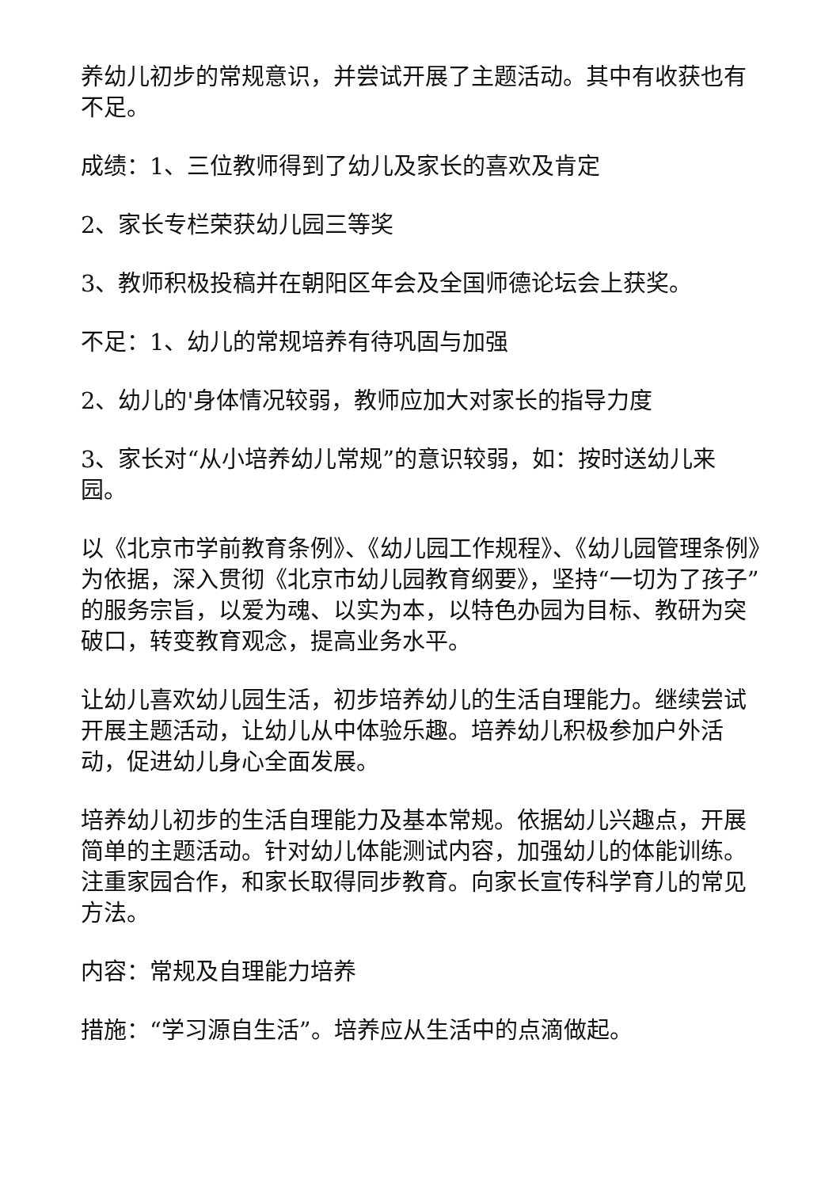养幼儿初步的常规意识，并尝试开展了主题活动。其中有收获也有不足。
成绩：1、三位教师得到了幼儿及家长的喜欢及肯定
2、家长专栏荣获幼儿园三等奖
3、教师积极投稿并在朝阳区年会及全国师德论坛会上获奖。
不足：1、幼儿的常规培养有待巩固与加强
2、幼儿的'身体情况较弱，教师应加大对家长的指导力度
3、家长对“从小培养幼儿常规”的意识较弱，如：按时送幼儿来园。
以《北京市学前教育条例》、《幼儿园工作规程》、《幼儿园管理条例》为依据，深入贯彻《北京市幼儿园教育纲要》，坚持“一切为了孩子”的服务宗旨，以爱为魂、以实为本，以特色办园为目标、教研为突破口，转变教育观念，提高业务水平。
让幼儿喜欢幼儿园生活，初步培养幼儿的生活自理能力。继续尝试开展主题活动，让幼儿从中体验乐趣。培养幼儿积极参加户外活动，促进幼儿身心全面发展。
培养幼儿初步的生活自理能力及基本常规。依据幼儿兴趣点，开展简单的主题活动。针对幼儿体能测试内容，加强幼儿的体能训练。注重家园合作，和家长取得同步教育。向家长宣传科学育儿的常见方法。
内容：常规及自理能力培养
措施：“学习源自生活”。培养应从生活中的点滴做起。